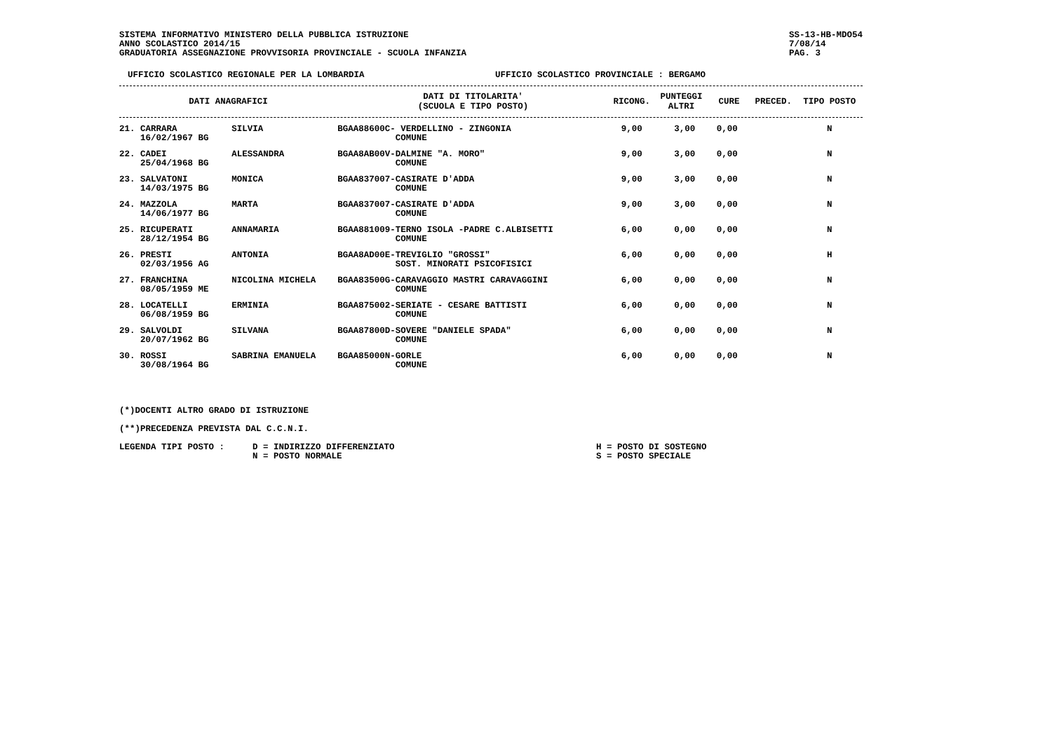SISTEMA INFORMATIVO MINISTERO DELLA PUBBLICA ISTRUZIONE
ANNO SCOLASTICO 2014/15
GRADUATORIA ASSEGNAZIONE PROVVISORIA PROVINCIALE - SCUOLA INFANZIA
SS-13-HB-MDO54
7/08/14
PAG. 3
UFFICIO SCOLASTICO REGIONALE PER LA LOMBARDIA UFFICIO SCOLASTICO PROVINCIALE : BERGAMO
| DATI ANAGRAFICI | | DATI DI TITOLARITA' (SCUOLA E TIPO POSTO) | RICONG. | PUNTEGGI ALTRI | CURE | PRECED. | TIPO POSTO |
| --- | --- | --- | --- | --- | --- | --- | --- |
| 21. CARRARA 16/02/1967 BG | SILVIA | BGAA88600C- VERDELLINO - ZINGONIA COMUNE | 9,00 | 3,00 | 0,00 | | N |
| 22. CADEI 25/04/1968 BG | ALESSANDRA | BGAA8AB00V-DALMINE "A. MORO" COMUNE | 9,00 | 3,00 | 0,00 | | N |
| 23. SALVATONI 14/03/1975 BG | MONICA | BGAA837007-CASIRATE D'ADDA COMUNE | 9,00 | 3,00 | 0,00 | | N |
| 24. MAZZOLA 14/06/1977 BG | MARTA | BGAA837007-CASIRATE D'ADDA COMUNE | 9,00 | 3,00 | 0,00 | | N |
| 25. RICUPERATI 28/12/1954 BG | ANNAMARIA | BGAA881009-TERNO ISOLA -PADRE C.ALBISETTI COMUNE | 6,00 | 0,00 | 0,00 | | N |
| 26. PRESTI 02/03/1956 AG | ANTONIA | BGAA8AD00E-TREVIGLIO "GROSSI" SOST. MINORATI PSICOFISICI | 6,00 | 0,00 | 0,00 | | H |
| 27. FRANCHINA 08/05/1959 ME | NICOLINA MICHELA | BGAA83500G-CARAVAGGIO MASTRI CARAVAGGINI COMUNE | 6,00 | 0,00 | 0,00 | | N |
| 28. LOCATELLI 06/08/1959 BG | ERMINIA | BGAA875002-SERIATE - CESARE BATTISTI COMUNE | 6,00 | 0,00 | 0,00 | | N |
| 29. SALVOLDI 20/07/1962 BG | SILVANA | BGAA87800D-SOVERE "DANIELE SPADA" COMUNE | 6,00 | 0,00 | 0,00 | | N |
| 30. ROSSI 30/08/1964 BG | SABRINA EMANUELA | BGAA85000N-GORLE COMUNE | 6,00 | 0,00 | 0,00 | | N |
(*)DOCENTI ALTRO GRADO DI ISTRUZIONE
(**)PRECEDENZA PREVISTA DAL C.C.N.I.
LEGENDA TIPI POSTO : D = INDIRIZZO DIFFERENZIATO
N = POSTO NORMALE
H = POSTO DI SOSTEGNO
S = POSTO SPECIALE